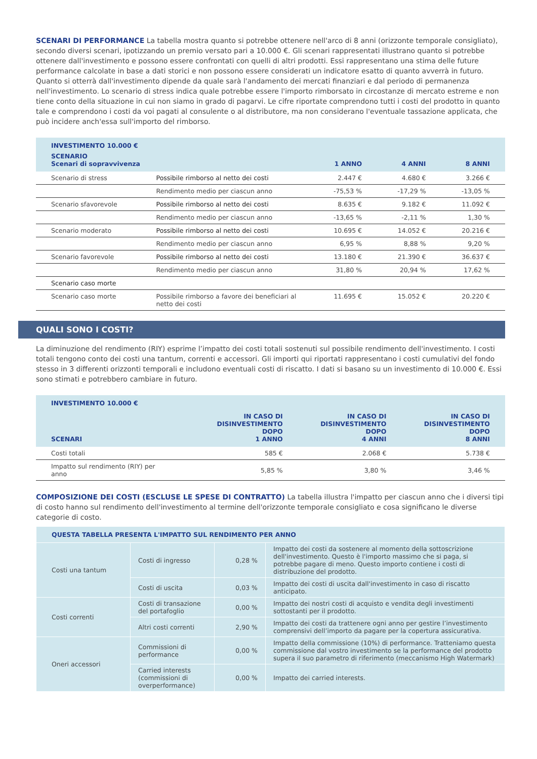SCENARI DI PERFORMANCE La tabella mostra quanto si potrebbe ottenere nell'arco di 8 anni (orizzonte temporale consigliato), secondo diversi scenari, ipotizzando un premio versato pari a 10.000 €. Gli scenari rappresentati illustrano quanto si potrebbe ottenere dall'investimento e possono essere confrontati con quelli di altri prodotti. Essi rappresentano una stima delle future performance calcolate in base a dati storici e non possono essere considerati un indicatore esatto di quanto avverrà in futuro. Quanto si otterrà dall'investimento dipende da quale sarà l'andamento dei mercati finanziari e dal periodo di permanenza nell'investimento. Lo scenario di stress indica quale potrebbe essere l'importo rimborsato in circostanze di mercato estreme e non tiene conto della situazione in cui non siamo in grado di pagarvi. Le cifre riportate comprendono tutti i costi del prodotto in quanto tale e comprendono i costi da voi pagati al consulente o al distributore, ma non considerano l'eventuale tassazione applicata, che può incidere anch'essa sull'importo del rimborso.
| INVESTIMENTO 10.000 € | | | | |
| --- | --- | --- | --- | --- |
| SCENARIO Scenari di sopravvivenza | | 1 ANNO | 4 ANNI | 8 ANNI |
| Scenario di stress | Possibile rimborso al netto dei costi | 2.447 € | 4.680 € | 3.266 € |
| | Rendimento medio per ciascun anno | -75,53 % | -17,29 % | -13,05 % |
| Scenario sfavorevole | Possibile rimborso al netto dei costi | 8.635 € | 9.182 € | 11.092 € |
| | Rendimento medio per ciascun anno | -13,65 % | -2,11 % | 1,30 % |
| Scenario moderato | Possibile rimborso al netto dei costi | 10.695 € | 14.052 € | 20.216 € |
| | Rendimento medio per ciascun anno | 6,95 % | 8,88 % | 9,20 % |
| Scenario favorevole | Possibile rimborso al netto dei costi | 13.180 € | 21.390 € | 36.637 € |
| | Rendimento medio per ciascun anno | 31,80 % | 20,94 % | 17,62 % |
| Scenario caso morte | | | | |
| Scenario caso morte | Possibile rimborso a favore dei beneficiari al netto dei costi | 11.695 € | 15.052 € | 20.220 € |
QUALI SONO I COSTI?
La diminuzione del rendimento (RIY) esprime l’impatto dei costi totali sostenuti sul possibile rendimento dell'investimento. I costi totali tengono conto dei costi una tantum, correnti e accessori. Gli importi qui riportati rappresentano i costi cumulativi del fondo stesso in 3 differenti orizzonti temporali e includono eventuali costi di riscatto. I dati si basano su un investimento di 10.000 €. Essi sono stimati e potrebbero cambiare in futuro.
| INVESTIMENTO 10.000 € | | | |
| --- | --- | --- | --- |
| SCENARI | IN CASO DI DISINVESTIMENTO DOPO 1 ANNO | IN CASO DI DISINVESTIMENTO DOPO 4 ANNI | IN CASO DI DISINVESTIMENTO DOPO 8 ANNI |
| Costi totali | 585 € | 2.068 € | 5.738 € |
| Impatto sul rendimento (RIY) per anno | 5,85 % | 3,80 % | 3,46 % |
COMPOSIZIONE DEI COSTI (ESCLUSE LE SPESE DI CONTRATTO) La tabella illustra l'impatto per ciascun anno che i diversi tipi di costo hanno sul rendimento dell'investimento al termine dell'orizzonte temporale consigliato e cosa significano le diverse categorie di costo.
| QUESTA TABELLA PRESENTA L'IMPATTO SUL RENDIMENTO PER ANNO | | | |
| --- | --- | --- | --- |
| Costi una tantum | Costi di ingresso | 0,28 % | Impatto dei costi da sostenere al momento della sottoscrizione dell'investimento. Questo è l'importo massimo che si paga, si potrebbe pagare di meno. Questo importo contiene i costi di distribuzione del prodotto. |
| | Costi di uscita | 0,03 % | Impatto dei costi di uscita dall'investimento in caso di riscatto anticipato. |
| Costi correnti | Costi di transazione del portafoglio | 0,00 % | Impatto dei nostri costi di acquisto e vendita degli investimenti sottostanti per il prodotto. |
| | Altri costi correnti | 2,90 % | Impatto dei costi da trattenere ogni anno per gestire l’investimento comprensivi dell’importo da pagare per la copertura assicurativa. |
| Oneri accessori | Commissioni di performance | 0,00 % | Impatto della commissione (10%) di performance. Tratteniamo questa commissione dal vostro investimento se la performance del prodotto supera il suo parametro di riferimento (meccanismo High Watermark) |
| | Carried interests (commissioni di overperformance) | 0,00 % | Impatto dei carried interests. |